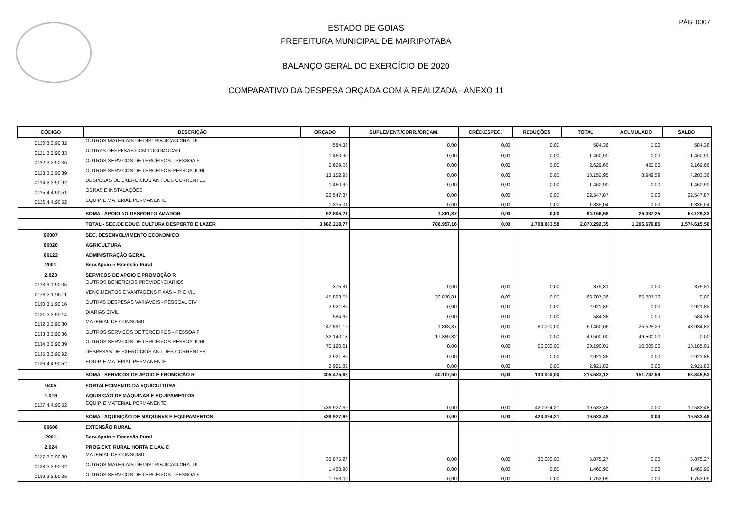PÁG: 0007
ESTADO DE GOIAS
PREFEITURA MUNICIPAL DE MAIRIPOTABA
BALANÇO GERAL DO EXERCÍCIO DE 2020
COMPARATIVO DA DESPESA ORÇADA COM A REALIZADA - ANEXO 11
| CÓDIGO | DESCRIÇÃO | ORÇADO | SUPLEMENT./CORR./ORÇAM. | CRÉD.ESPEC. | REDUÇÕES | TOTAL | ACUMULADO | SALDO |
| --- | --- | --- | --- | --- | --- | --- | --- | --- |
| 0120 3.3.90.32 | OUTROS MATERIAIS DE DISTRIBUICAO GRATUIT | 584,36 | 0,00 | 0,00 | 0,00 | 584,36 | 0,00 | 584,36 |
| 0121 3.3.90.33 | OUTRAS DESPESAS COM LOCOMOCAO | 1.460,90 | 0,00 | 0,00 | 0,00 | 1.460,90 | 0,00 | 1.460,90 |
| 0122 3.3.90.36 | OUTROS SERVICOS DE TERCEIROS - PESSOA F | 2.629,66 | 0,00 | 0,00 | 0,00 | 2.629,66 | 460,00 | 2.169,66 |
| 0123 3.3.90.39 | OUTROS SERVICOS DE TERCEIROS-PESSOA JURI | 13.152,95 | 0,00 | 0,00 | 0,00 | 13.152,95 | 8.949,59 | 4.203,36 |
| 0124 3.3.90.92 | DESPESAS DE EXERCICIOS ANT DES CORRENTES | 1.460,90 | 0,00 | 0,00 | 0,00 | 1.460,90 | 0,00 | 1.460,90 |
| 0125 4.4.90.51 | OBRAS E INSTALAÇÕES | 22.547,87 | 0,00 | 0,00 | 0,00 | 22.547,87 | 0,00 | 22.547,87 |
| 0126 4.4.90.52 | EQUIP. E MATERIAL PERMANENTE | 1.335,04 | 0,00 | 0,00 | 0,00 | 1.335,04 | 0,00 | 1.335,04 |
| | SOMA - APOIO AO DESPORTO AMADOR | 92.805,21 | 1.361,37 | 0,00 | 0,00 | 94.166,58 | 26.037,25 | 68.129,33 |
| | TOTAL - SEC.DE EDUC. CULTURA DESPORTO E LAZER | 3.882.218,77 | 786.957,16 | 0,00 | 1.798.883,58 | 2.870.292,35 | 1.295.676,85 | 1.574.615,50 |
| 00007 | SEC. DESENVOLVIMENTO ECONOMICO | | | | | | | |
| 00020 | AGRICULTURA | | | | | | | |
| 00122 | ADMINISTRAÇÃO GERAL | | | | | | | |
| 2001 | Serv.Apoio e Extensão Rural | | | | | | | |
| 2.023 | SERVIÇOS DE APOIO E PROMOÇÃO R | | | | | | | |
| 0128 3.1.90.05 | OUTROS BENEFICIOS PREVIDENCIARIOS | 375,81 | 0,00 | 0,00 | 0,00 | 375,81 | 0,00 | 375,81 |
| 0129 3.1.90.11 | VENCIMENTOS E VANTAGENS FIXAS – P. CIVIL | 45.828,55 | 20.878,81 | 0,00 | 0,00 | 66.707,36 | 66.707,36 | 0,00 |
| 0130 3.1.90.16 | OUTRAS DESPESAS VARIAVEIS - PESSOAL CIV | 2.921,85 | 0,00 | 0,00 | 0,00 | 2.921,85 | 0,00 | 2.921,85 |
| 0131 3.3.90.14 | DIARIAS CIVIL | 584,36 | 0,00 | 0,00 | 0,00 | 584,36 | 0,00 | 584,36 |
| 0132 3.3.90.30 | MATERIAL DE CONSUMO | 147.591,19 | 1.868,87 | 0,00 | 80.000,00 | 69.460,06 | 25.525,23 | 43.934,83 |
| 0133 3.3.90.36 | OUTROS SERVICOS DE TERCEIROS - PESSOA F | 32.140,18 | 17.359,82 | 0,00 | 0,00 | 49.500,00 | 49.500,00 | 0,00 |
| 0134 3.3.90.39 | OUTROS SERVICOS DE TERCEIROS-PESSOA JURI | 70.190,01 | 0,00 | 0,00 | 50.000,00 | 20.190,01 | 10.005,00 | 10.185,01 |
| 0135 3.3.90.92 | DESPESAS DE EXERCICIOS ANT DES CORRENTES | 2.921,85 | 0,00 | 0,00 | 0,00 | 2.921,85 | 0,00 | 2.921,85 |
| 0136 4.4.90.52 | EQUIP. E MATERIAL PERMANENTE | 2.921,82 | 0,00 | 0,00 | 0,00 | 2.921,82 | 0,00 | 2.921,82 |
| | SOMA - SERVIÇOS DE APOIO E PROMOÇÃO R | 305.475,62 | 40.107,50 | 0,00 | 130.000,00 | 215.583,12 | 151.737,59 | 63.845,53 |
| 0405 | FORTALECIMENTO DA AQUICULTURA | | | | | | | |
| 1.019 | AQUISIÇÃO DE MÁQUINAS E EQUIPAMENTOS | | | | | | | |
| 0127 4.4.90.52 | EQUIP. E MATERIAL PERMANENTE | 439.927,69 | 0,00 | 0,00 | 420.394,21 | 19.533,48 | 0,00 | 19.533,48 |
| | SOMA - AQUISIÇÃO DE MÁQUINAS E EQUIPAMENTOS | 439.927,69 | 0,00 | 0,00 | 420.394,21 | 19.533,48 | 0,00 | 19.533,48 |
| 00606 | EXTENSÃO RURAL | | | | | | | |
| 2001 | Serv.Apoio e Extensão Rural | | | | | | | |
| 2.024 | PROG.EXT. RURAL HORTA E LAV. C | | | | | | | |
| 0137 3.3.90.30 | MATERIAL DE CONSUMO | 35.875,27 | 0,00 | 0,00 | 30.000,00 | 5.875,27 | 0,00 | 5.875,27 |
| 0138 3.3.90.32 | OUTROS MATERIAIS DE DISTRIBUICAO GRATUIT | 1.460,90 | 0,00 | 0,00 | 0,00 | 1.460,90 | 0,00 | 1.460,90 |
| 0139 3.3.90.36 | OUTROS SERVICOS DE TERCEIROS - PESSOA F | 1.753,09 | 0,00 | 0,00 | 0,00 | 1.753,09 | 0,00 | 1.753,09 |